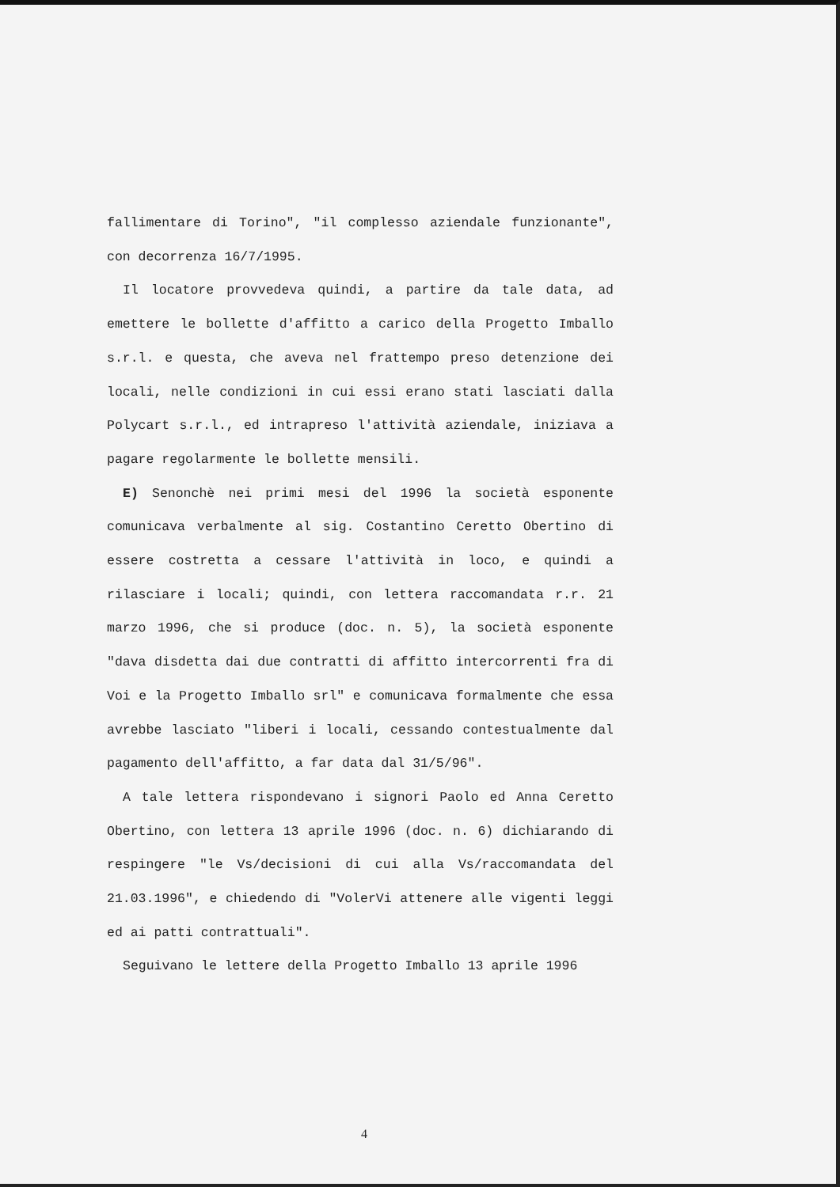fallimentare di Torino", "il complesso aziendale funzionante", con decorrenza 16/7/1995.
Il locatore provvedeva quindi, a partire da tale data, ad emettere le bollette d'affitto a carico della Progetto Imballo s.r.l. e questa, che aveva nel frattempo preso detenzione dei locali, nelle condizioni in cui essi erano stati lasciati dalla Polycart s.r.l., ed intrapreso l'attività aziendale, iniziava a pagare regolarmente le bollette mensili.
E) Senonchè nei primi mesi del 1996 la società esponente comunicava verbalmente al sig. Costantino Ceretto Obertino di essere costretta a cessare l'attività in loco, e quindi a rilasciare i locali; quindi, con lettera raccomandata r.r. 21 marzo 1996, che si produce (doc. n. 5), la società esponente "dava disdetta dai due contratti di affitto intercorrenti fra di Voi e la Progetto Imballo srl" e comunicava formalmente che essa avrebbe lasciato "liberi i locali, cessando contestualmente dal pagamento dell'affitto, a far data dal 31/5/96".
A tale lettera rispondevano i signori Paolo ed Anna Ceretto Obertino, con lettera 13 aprile 1996 (doc. n. 6) dichiarando di respingere "le Vs/decisioni di cui alla Vs/raccomandata del 21.03.1996", e chiedendo di "VolerVi attenere alle vigenti leggi ed ai patti contrattuali".
Seguivano le lettere della Progetto Imballo 13 aprile 1996
4